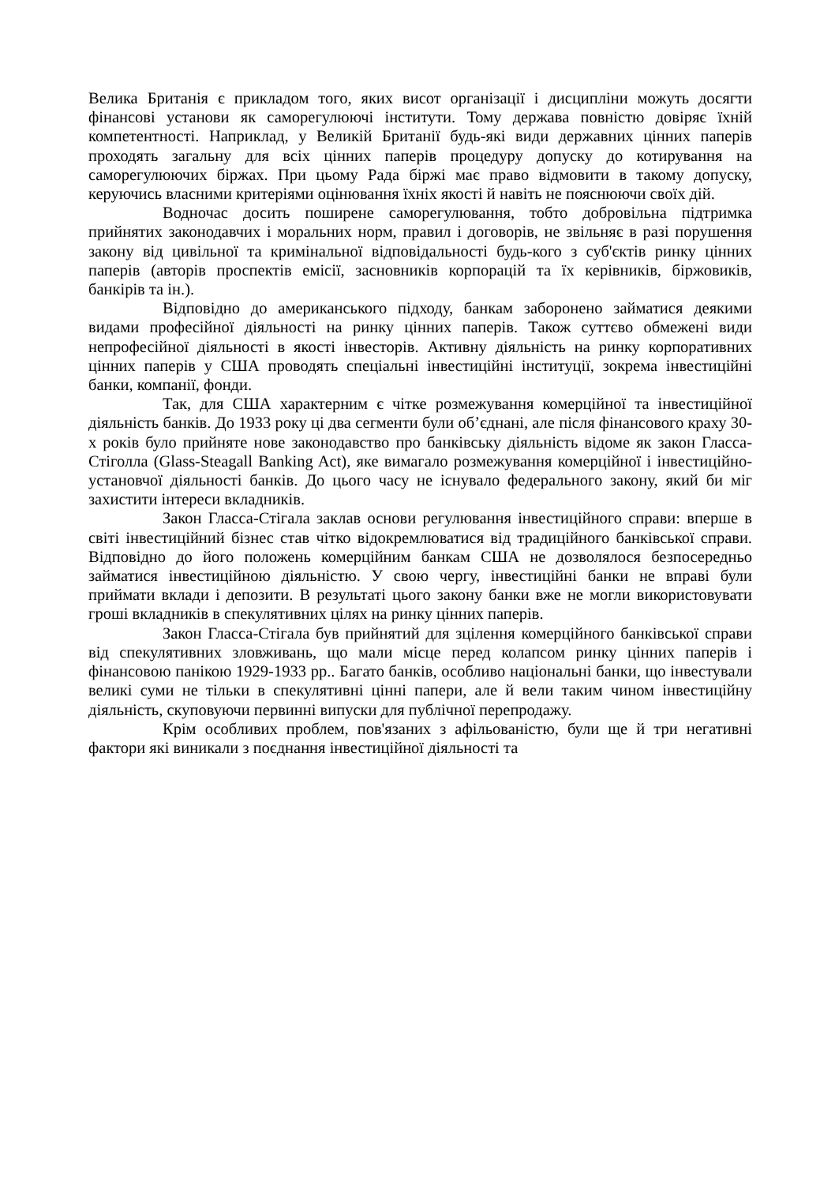Велика Британія є прикладом того, яких висот організації і дисципліни можуть досягти фінансові установи як саморегулюючі інститути. Тому держава повністю довіряє їхній компетентності. Наприклад, у Великій Британії будь-які види державних цінних паперів проходять загальну для всіх цінних паперів процедуру допуску до котирування на саморегулюючих біржах. При цьому Рада біржі має право відмовити в такому допуску, керуючись власними критеріями оцінювання їхніх якості й навіть не пояснюючи своїх дій.
Водночас досить поширене саморегулювання, тобто добровільна підтримка прийнятих законодавчих і моральних норм, правил і договорів, не звільняє в разі порушення закону від цивільної та кримінальної відповідальності будь-кого з суб'єктів ринку цінних паперів (авторів проспектів емісії, засновників корпорацій та їх керівників, біржовиків, банкірів та ін.).
Відповідно до американського підходу, банкам заборонено займатися деякими видами професійної діяльності на ринку цінних паперів. Також суттєво обмежені види непрофесійної діяльності в якості інвесторів. Активну діяльність на ринку корпоративних цінних паперів у США проводять спеціальні інвестиційні інституції, зокрема інвестиційні банки, компанії, фонди.
Так, для США характерним є чітке розмежування комерційної та інвестиційної діяльність банків. До 1933 року ці два сегменти були об’єднані, але після фінансового краху 30-х років було прийняте нове законодавство про банківську діяльність відоме як закон Гласса-Стіголла (Glass-Steagall Banking Act), яке вимагало розмежування комерційної і інвестиційно-установчої діяльності банків. До цього часу не існувало федерального закону, який би міг захистити інтереси вкладників.
Закон Гласса-Стігала заклав основи регулювання інвестиційного справи: вперше в світі інвестиційний бізнес став чітко відокремлюватися від традиційного банківської справи. Відповідно до його положень комерційним банкам США не дозволялося безпосередньо займатися інвестиційною діяльністю. У свою чергу, інвестиційні банки не вправі були приймати вклади і депозити. В результаті цього закону банки вже не могли використовувати гроші вкладників в спекулятивних цілях на ринку цінних паперів.
Закон Гласса-Стігала був прийнятий для зцілення комерційного банківської справи від спекулятивних зловживань, що мали місце перед колапсом ринку цінних паперів і фінансовою панікою 1929-1933 рр.. Багато банків, особливо національні банки, що інвестували великі суми не тільки в спекулятивні цінні папери, але й вели таким чином інвестиційну діяльність, скуповуючи первинні випуски для публічної перепродажу.
Крім особливих проблем, пов'язаних з афільованістю, були ще й три негативні фактори які виникали з поєднання інвестиційної діяльності та